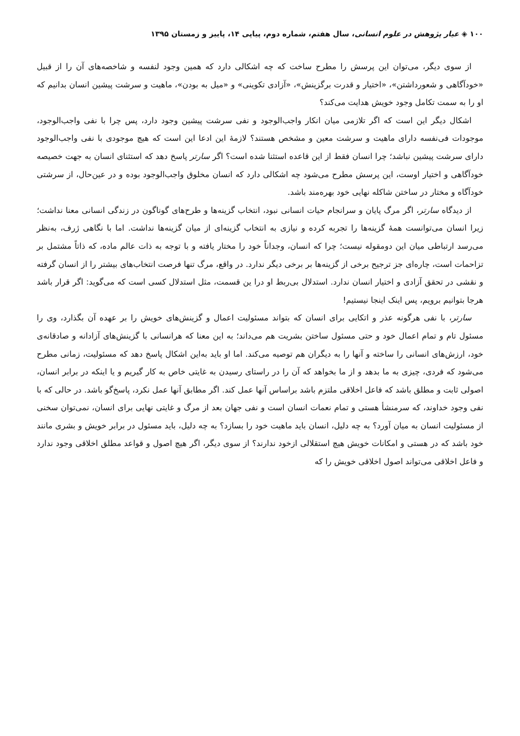۱۰۰ ◈ عیار پژوهش در علوم انسانی، سال هفتم، شماره دوم، پیاپی ۱۴، پاییز و زمستان ۱۳۹۵
از سوی دیگر، می‌توان این پرسش را مطرح ساخت که چه اشکالی دارد که همین وجود لنفسه و شاخصه‌های آن را از قبیل «خودآگاهی و شعورداشتن»، «اختیار و قدرت برگزینش»، «آزادی تکوینی» و «میل به بودن»، ماهیت و سرشت پیشین انسان بدانیم که او را به سمت تکامل وجود خویش هدایت می‌کند؟
اشکال دیگر این است که اگر تلازمی میان انکار واجب‌الوجود و نفی سرشت پیشین وجود دارد، پس چرا با نفی واجب‌الوجود، موجودات فی‌نفسه دارای ماهیت و سرشت معین و مشخص هستند؟ لازمهٔ این ادعا این است که هیچ موجودی با نفی واجب‌الوجود دارای سرشت پیشین نباشد؛ چرا انسان فقط از این قاعده استثنا شده است؟ اگر سارتر پاسخ دهد که استثنای انسان به جهت خصیصه خودآگاهی و اختیار اوست، این پرسش مطرح می‌شود چه اشکالی دارد که انسان مخلوق واجب‌الوجود بوده و در عین‌حال، از سرشتی خودآگاه و مختار در ساختن شاکله نهایی خود بهره‌مند باشد.
از دیدگاه سارتر، اگر مرگ پایان و سرانجام حیات انسانی نبود، انتخاب گزینه‌ها و طرح‌های گوناگون در زندگی انسانی معنا نداشت؛ زیرا انسان می‌توانست همهٔ گزینه‌ها را تجربه کرده و نیازی به انتخاب گزینه‌ای از میان گزینه‌ها نداشت. اما با نگاهی ژرف، به‌نظر می‌رسد ارتباطی میان این دومقوله نیست؛ چرا که انسان، وجداناً خود را مختار یافته و با توجه به ذات عالم ماده، که ذاتاً مشتمل بر تزاحمات است، چاره‌ای جز ترجیح برخی از گزینه‌ها بر برخی دیگر ندارد. در واقع، مرگ تنها فرصت انتخاب‌های بیشتر را از انسان گرفته و نقشی در تحقق آزادی و اختیار انسان ندارد. استدلال بی‌ربط او درا ین قسمت، مثل استدلال کسی است که می‌گوید: اگر قرار باشد هرجا بتوانیم برویم، پس اینک اینجا نیستیم!
سارتر، با نفی هرگونه عذر و اتکایی برای انسان که بتواند مسئولیت اعمال و گزینش‌های خویش را بر عهده آن بگذارد، وی را مسئول تام و تمام اعمال خود و حتی مسئول ساختن بشریت هم می‌داند؛ به این معنا که هرانسانی با گزینش‌های آزادانه و صادقانه‌ی خود، ارزش‌های انسانی را ساخته و آنها را به دیگران هم توصیه می‌کند. اما او باید به‌این اشکال پاسخ دهد که مسئولیت، زمانی مطرح می‌شود که فردی، چیزی به ما بدهد و از ما بخواهد که آن را در راستای رسیدن به غایتی خاص به کار گیریم و یا اینکه در برابر انسان، اصولی ثابت و مطلق باشد که فاعل اخلاقی ملتزم باشد براساس آنها عمل کند. اگر مطابق آنها عمل نکرد، پاسخ‌گو باشد. در حالی که با نفی وجود خداوند، که سرمنشأ هستی و تمام نعمات انسان است و نفی جهان بعد از مرگ و غایتی نهایی برای انسان، نمی‌توان سخنی از مسئولیت انسان به میان آورد؟ به چه دلیل، انسان باید ماهیت خود را بسازد؟ به چه دلیل، باید مسئول در برابر خویش و بشری مانند خود باشد که در هستی و امکانات خویش هیچ استقلالی ازخود ندارند؟ از سوی دیگر، اگر هیچ اصول و قواعد مطلق اخلاقی وجود ندارد و فاعل اخلاقی می‌تواند اصول اخلاقی خویش را که